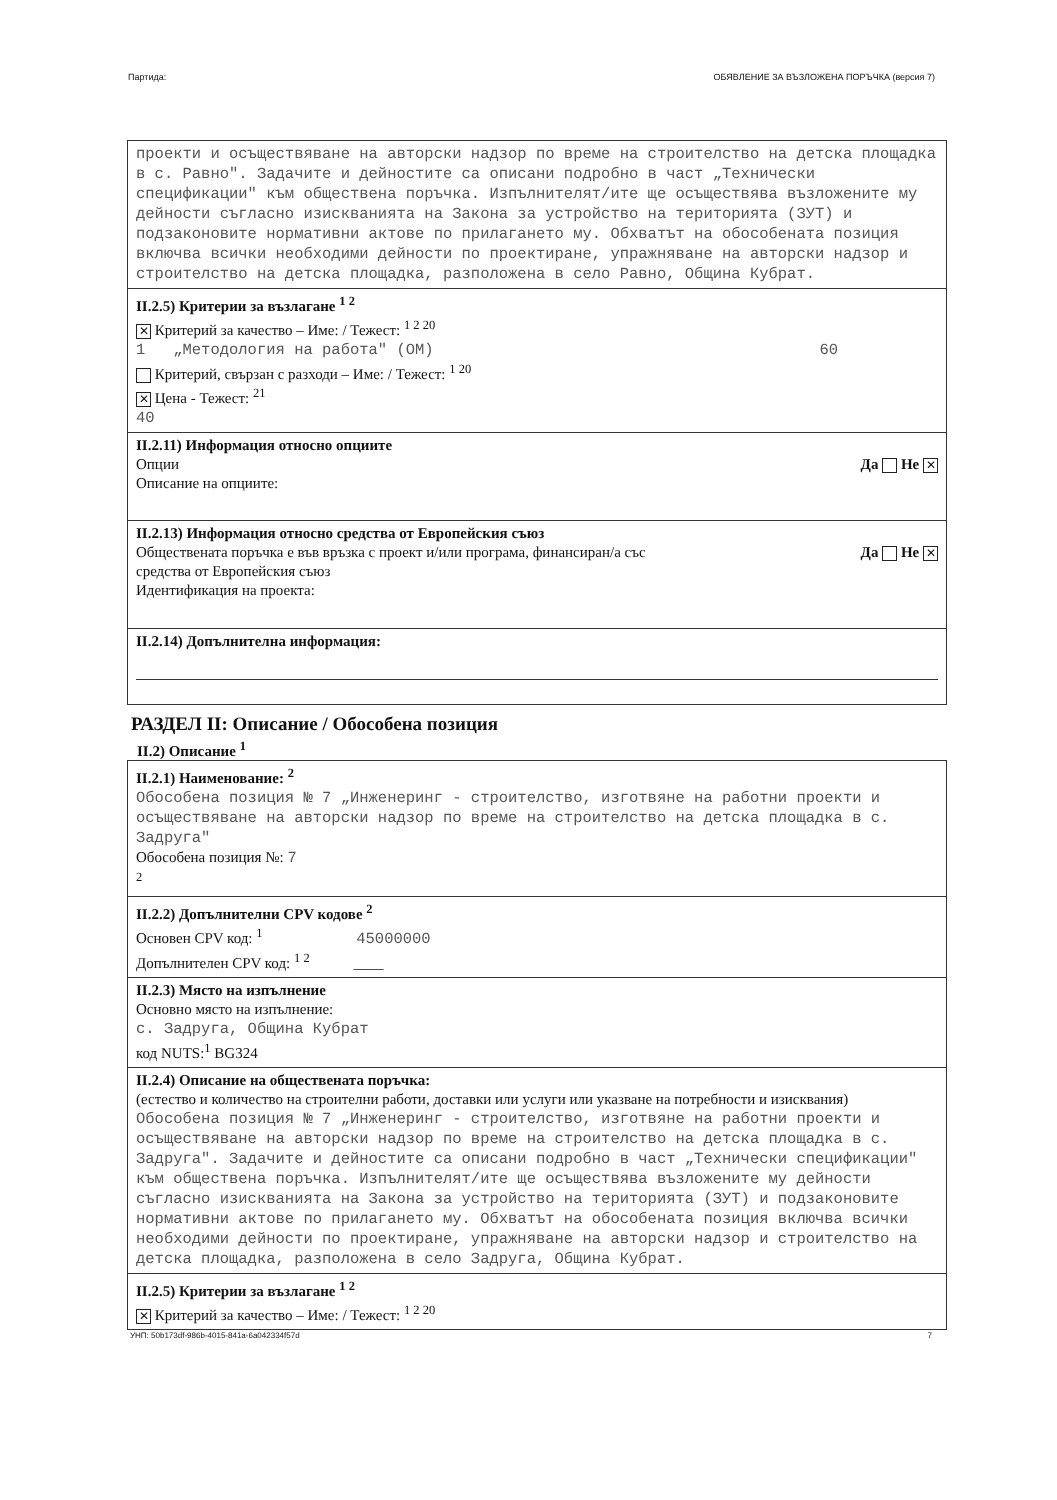Партида: ОБЯВЛЕНИЕ ЗА ВЪЗЛОЖЕНА ПОРЪЧКА (версия 7)
проекти и осъществяване на авторски надзор по време на строителство на детска площадка в с. Равно". Задачите и дейностите са описани подробно в част „Технически спецификации" към обществена поръчка. Изпълнителят/ите ще осъществява възложените му дейности съгласно изискванията на Закона за устройство на територията (ЗУТ) и подзаконовите нормативни актове по прилагането му. Обхватът на обособената позиция включва всички необходими дейности по проектиране, упражняване на авторски надзор и строителство на детска площадка, разположена в село Равно, Община Кубрат.
II.2.5) Критерии за възлагане <sup>1 2</sup>
✕ Критерий за качество – Име: / Тежест: <sup>1 2 20</sup>
1 „Методология на работа" (ОМ) 60
Критерий, свързан с разходи – Име: / Тежест: <sup>1 20</sup>
✕ Цена - Тежест: <sup>21</sup>
40
II.2.11) Информация относно опциите
Опции Да Не ✕
Описание на опциите:
II.2.13) Информация относно средства от Европейския съюз
Обществената поръчка е във връзка с проект и/или програма, финансиран/а със
средства от Европейския съюз Да Не ✕
Идентификация на проекта:
II.2.14) Допълнителна информация:
РАЗДЕЛ II: Описание / Обособена позиция
II.2) Описание <sup>1</sup>
II.2.1) Наименование: <sup>2</sup>
Обособена позиция № 7 „Инженеринг - строителство, изготвяне на работни проекти и осъществяване на авторски надзор по време на строителство на детска площадка в с. Задруга"
Обособена позиция №: 7
<sup>2</sup>
II.2.2) Допълнителни CPV кодове <sup>2</sup>
Основен CPV код: <sup>1</sup> 45000000
Допълнителен CPV код: <sup>1 2</sup> ____
II.2.3) Място на изпълнение
Основно място на изпълнение:
с. Задруга, Община Кубрат
код NUTS:<sup>1</sup> BG324
II.2.4) Описание на обществената поръчка:
(естество и количество на строителни работи, доставки или услуги или указване на потребности и изисквания)
Обособена позиция № 7 „Инженеринг - строителство, изготвяне на работни проекти и осъществяване на авторски надзор по време на строителство на детска площадка в с. Задруга". Задачите и дейностите са описани подробно в част „Технически спецификации" към обществена поръчка. Изпълнителят/ите ще осъществява възложените му дейности съгласно изискванията на Закона за устройство на територията (ЗУТ) и подзаконовите нормативни актове по прилагането му. Обхватът на обособената позиция включва всички необходими дейности по проектиране, упражняване на авторски надзор и строителство на детска площадка, разположена в село Задруга, Община Кубрат.
II.2.5) Критерии за възлагане <sup>1 2</sup>
✕ Критерий за качество – Име: / Тежест: <sup>1 2 20</sup>
УНП: 50b173df-986b-4015-841a-6a042334f57d 7